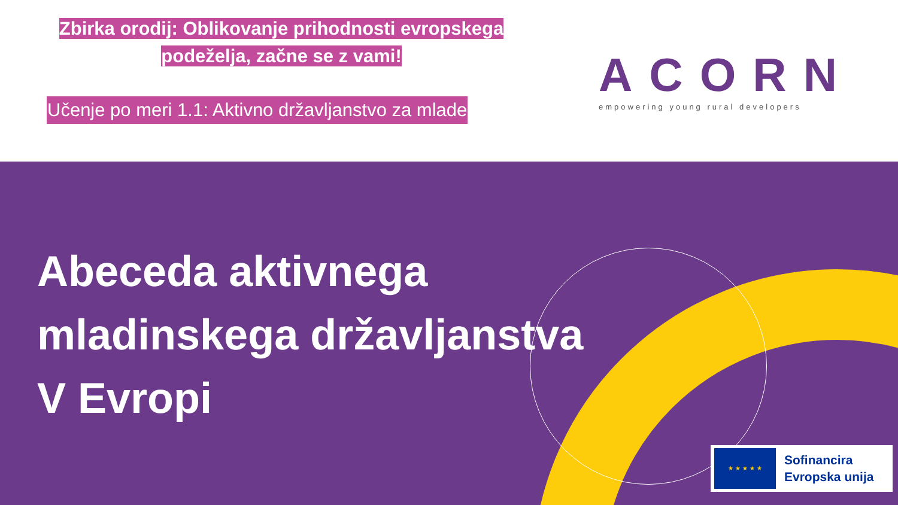Zbirka orodij: Oblikovanje prihodnosti evropskega
podeželja, začne se z vami!
Učenje po meri 1.1: Aktivno državljanstvo za mlade
ACORN
empowering young rural developers
Abeceda aktivnega
mladinskega državljanstva
V Evropi
★ ★ ★ ★ ★
Sofinancira
Evropska unija